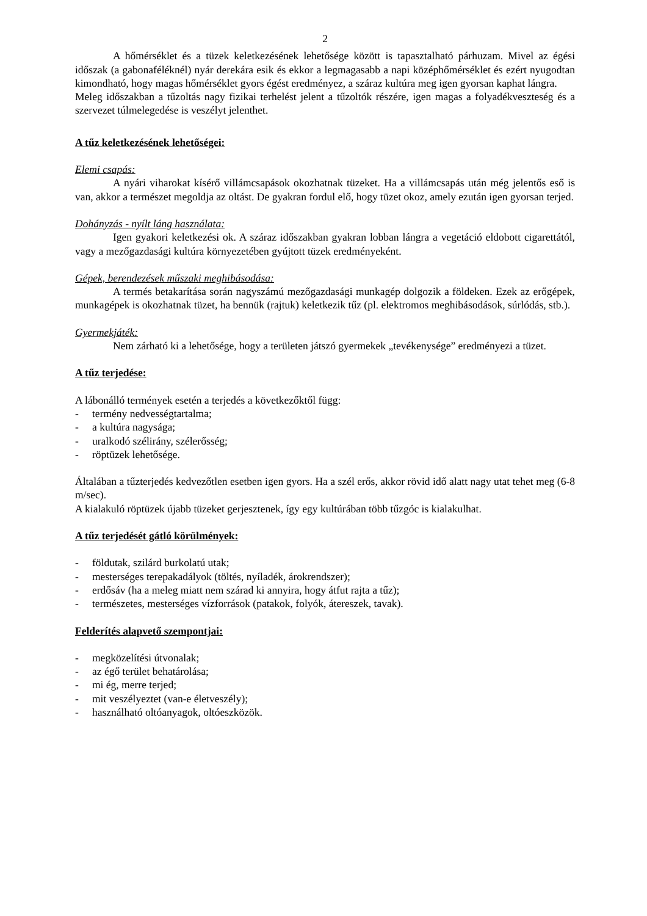2
A hőmérséklet és a tüzek keletkezésének lehetősége között is tapasztalható párhuzam. Mivel az égési időszak (a gabonaféléknél) nyár derekára esik és ekkor a legmagasabb a napi középhőmérséklet és ezért nyugodtan kimondható, hogy magas hőmérséklet gyors égést eredményez, a száraz kultúra meg igen gyorsan kaphat lángra.
Meleg időszakban a tűzoltás nagy fizikai terhelést jelent a tűzoltók részére, igen magas a folyadékveszteség és a szervezet túlmelegedése is veszélyt jelenthet.
A tűz keletkezésének lehetőségei:
Elemi csapás:
A nyári viharokat kísérő villámcsapások okozhatnak tüzeket. Ha a villámcsapás után még jelentős eső is van, akkor a természet megoldja az oltást. De gyakran fordul elő, hogy tüzet okoz, amely ezután igen gyorsan terjed.
Dohányzás - nyílt láng használata:
Igen gyakori keletkezési ok. A száraz időszakban gyakran lobban lángra a vegetáció eldobott cigarettától, vagy a mezőgazdasági kultúra környezetében gyújtott tüzek eredményeként.
Gépek, berendezések műszaki meghibásodása:
A termés betakarítása során nagyszámú mezőgazdasági munkagép dolgozik a földeken. Ezek az erőgépek, munkagépek is okozhatnak tüzet, ha bennük (rajtuk) keletkezik tűz (pl. elektromos meghibásodások, súrlódás, stb.).
Gyermekjáték:
Nem zárható ki a lehetősége, hogy a területen játszó gyermekek „tevékenysége” eredményezi a tüzet.
A tűz terjedése:
A lábonálló termények esetén a terjedés a következőktől függ:
- termény nedvességtartalma;
- a kultúra nagysága;
- uralkodó szélirány, szélerősség;
- röptüzek lehetősége.
Általában a tűzterjedés kedvezőtlen esetben igen gyors. Ha a szél erős, akkor rövid idő alatt nagy utat tehet meg (6-8 m/sec).
A kialakuló röptüzek újabb tüzeket gerjesztenek, így egy kultúrában több tűzgóc is kialakulhat.
A tűz terjedését gátló körülmények:
- földutak, szilárd burkolatú utak;
- mesterséges terepakadályok (töltés, nyíladék, árokrendszer);
- erdősáv (ha a meleg miatt nem szárad ki annyira, hogy átfut rajta a tűz);
- természetes, mesterséges vízforrások (patakok, folyók, átereszek, tavak).
Felderítés alapvető szempontjai:
- megközelítési útvonalak;
- az égő terület behatárolása;
- mi ég, merre terjed;
- mit veszélyeztet (van-e életveszély);
- használható oltóanyagok, oltóeszközök.